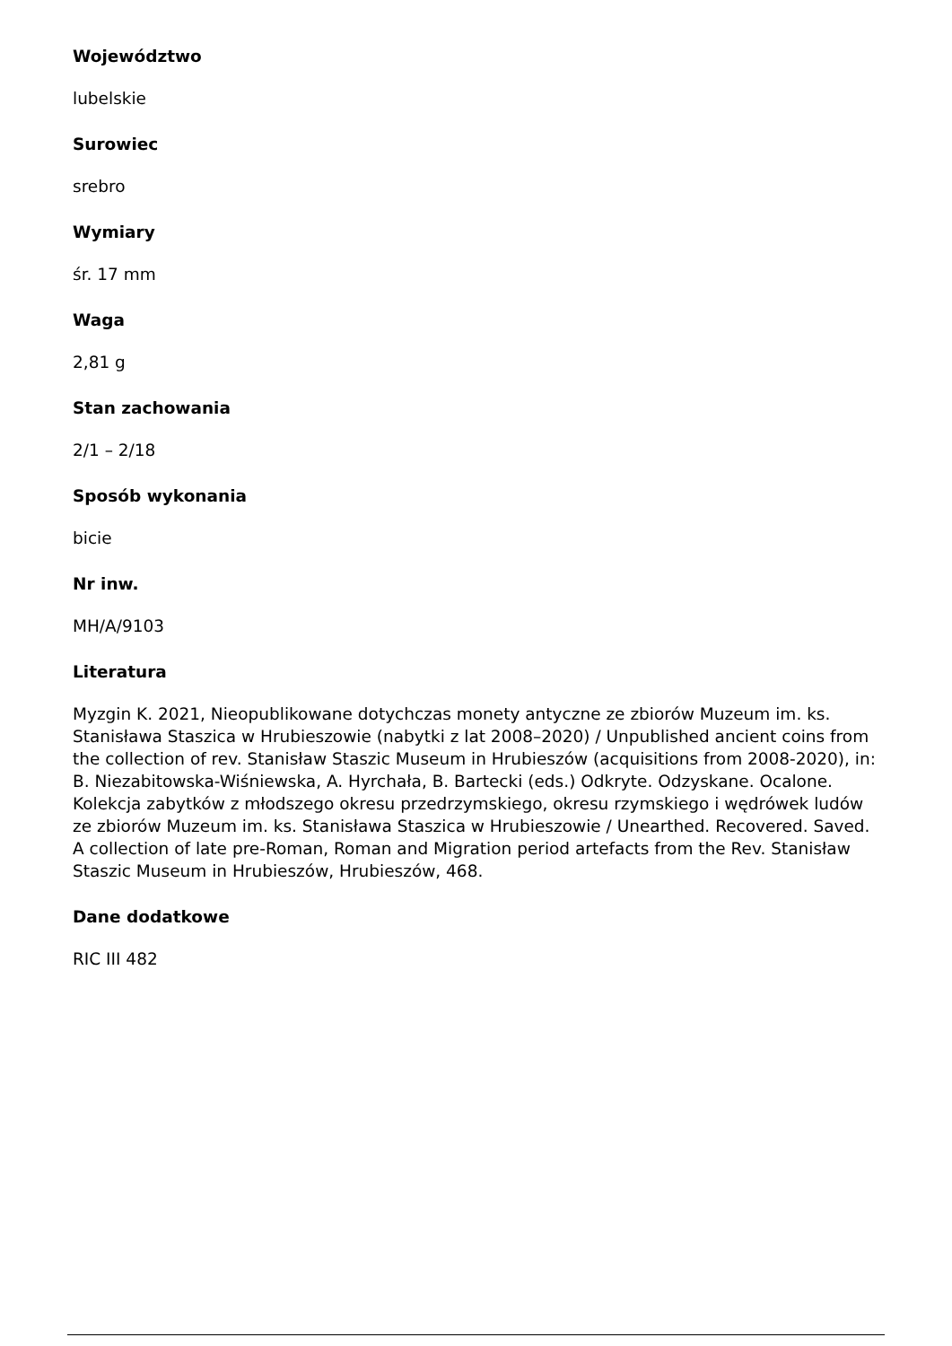Województwo
lubelskie
Surowiec
srebro
Wymiary
śr. 17 mm
Waga
2,81 g
Stan zachowania
2/1 – 2/18
Sposób wykonania
bicie
Nr inw.
MH/A/9103
Literatura
Myzgin K. 2021, Nieopublikowane dotychczas monety antyczne ze zbiorów Muzeum im. ks. Stanisława Staszica w Hrubieszowie (nabytki z lat 2008–2020) / Unpublished ancient coins from the collection of rev. Stanisław Staszic Museum in Hrubieszów (acquisitions from 2008-2020), in: B. Niezabitowska-Wiśniewska, A. Hyrchała, B. Bartecki (eds.) Odkryte. Odzyskane. Ocalone. Kolekcja zabytków z młodszego okresu przedrzymskiego, okresu rzymskiego i wędrówek ludów ze zbiorów Muzeum im. ks. Stanisława Staszica w Hrubieszowie / Unearthed. Recovered. Saved. A collection of late pre-Roman, Roman and Migration period artefacts from the Rev. Stanisław Staszic Museum in Hrubieszów, Hrubieszów, 468.
Dane dodatkowe
RIC III 482